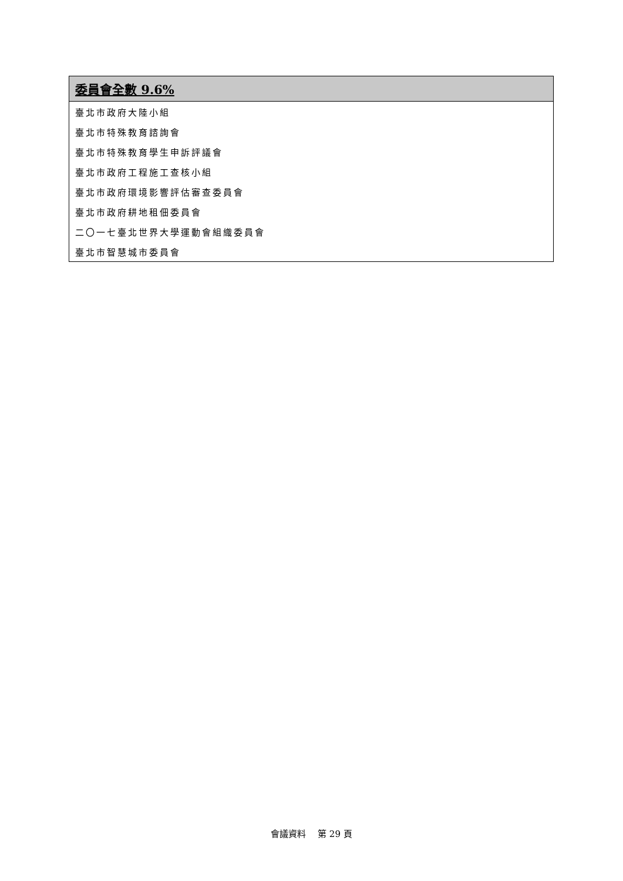| 委員會全數 9.6% |
| --- |
| 臺北市政府大陸小組 |
| 臺北市特殊教育諮詢會 |
| 臺北市特殊教育學生申訴評議會 |
| 臺北市政府工程施工查核小組 |
| 臺北市政府環境影響評估審查委員會 |
| 臺北市政府耕地租佃委員會 |
| 二〇一七臺北世界大學運動會組織委員會 |
| 臺北市智慧城市委員會 |
會議資料　 第 29 頁